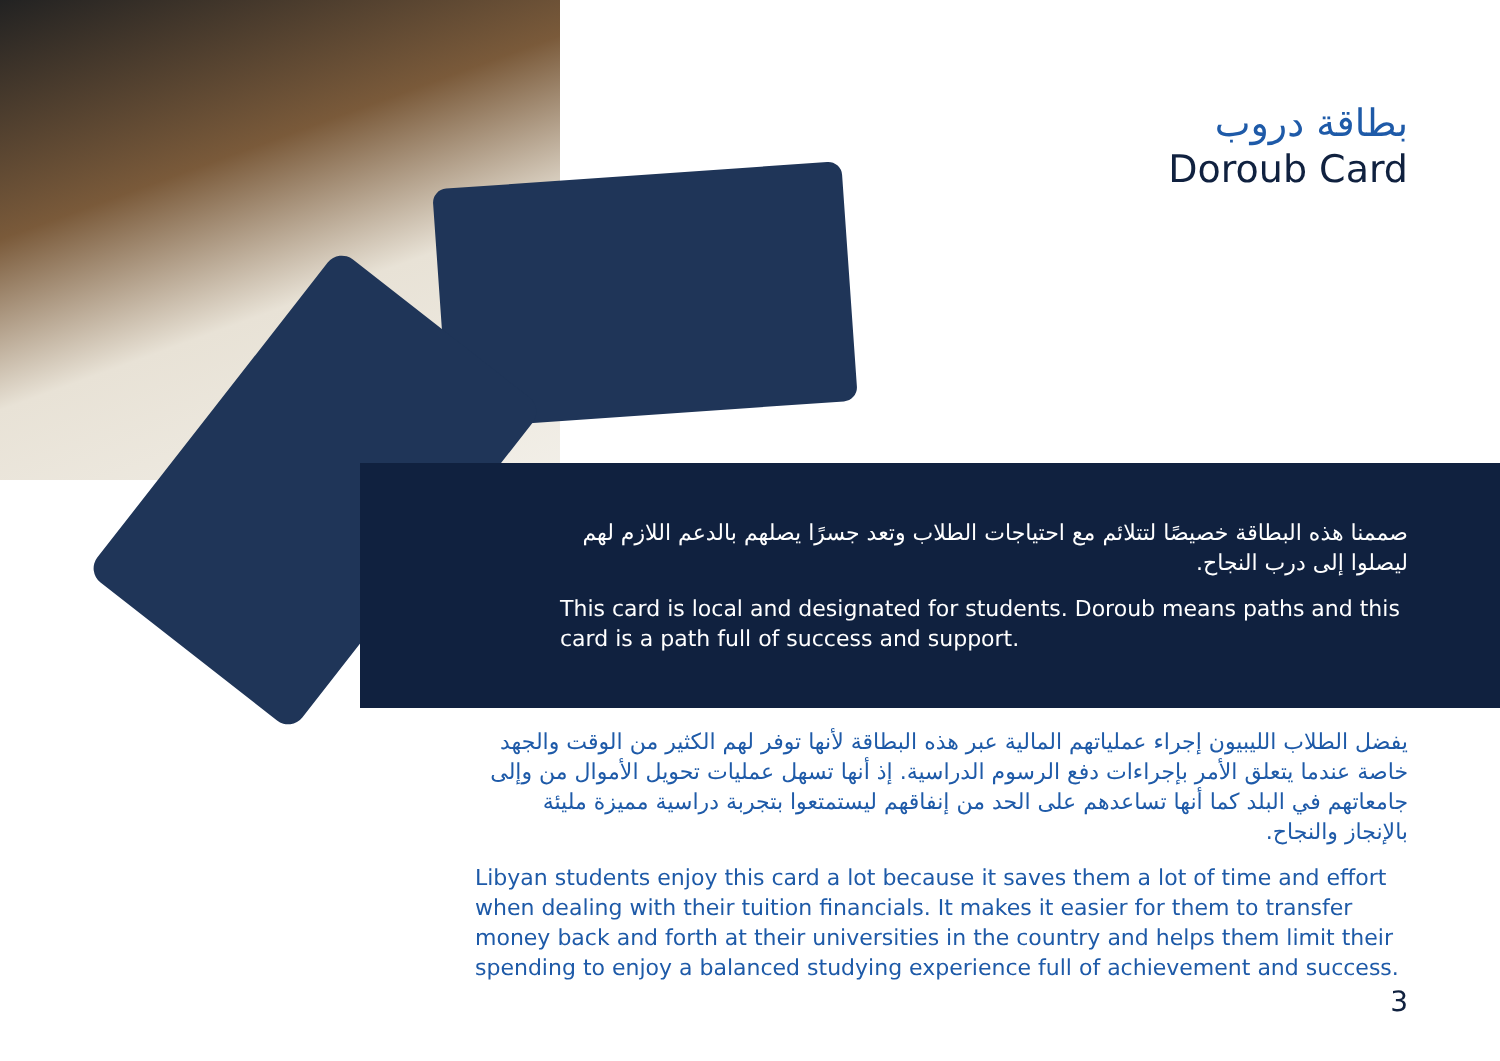بطاقة دروب
Doroub Card
صممنا هذه البطاقة خصيصًا لتتلائم مع احتياجات الطلاب وتعد جسرًا يصلهم بالدعم اللازم لهم ليصلوا إلى درب النجاح.
This card is local and designated for students. Doroub means paths and this card is a path full of success and support.
يفضل الطلاب الليبيون إجراء عملياتهم المالية عبر هذه البطاقة لأنها توفر لهم الكثير من الوقت والجهد خاصة عندما يتعلق الأمر بإجراءات دفع الرسوم الدراسية. إذ أنها تسهل عمليات تحويل الأموال من وإلى جامعاتهم في البلد كما أنها تساعدهم على الحد من إنفاقهم ليستمتعوا بتجربة دراسية مميزة مليئة بالإنجاز والنجاح.
Libyan students enjoy this card a lot because it saves them a lot of time and effort when dealing with their tuition financials. It makes it easier for them to transfer money back and forth at their universities in the country and helps them limit their spending to enjoy a balanced studying experience full of achievement and success.
3